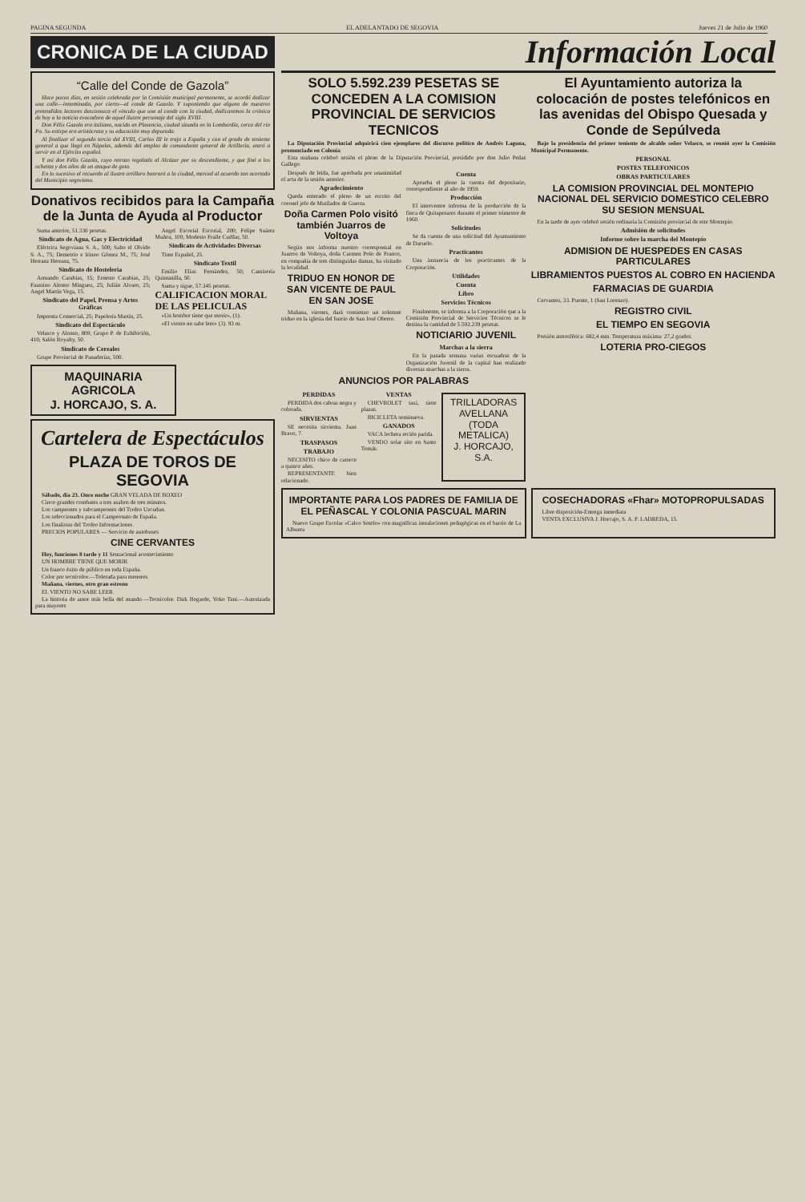PAGINA SEGUNDA EL ADELANTADO DE SEGOVIA Jueves 21 de Julio de 1960
CRONICA DE LA CIUDAD
“Calle del Conde de Gazola”
Hace pocos días, en sesión celebrada por la Comisión municipal permanente, se acordó dedicar una calle—innominada, por cierto—al conde de Gazola. Y suponiendo que alguno de nuestros pretendidos lectores desconozca el vínculo que une al conde con la ciudad, dedicaremos la crónica de hoy a la noticia evocadora de aquel ilustre personaje del siglo XVIII.
Don Félix Gazola era italiano, nacido en Plasencia, ciudad situada en la Lombardía, cerca del río Po. Su estirpe era aristócrata y su educación muy depurada.
Al finalizar el segundo tercio del XVIII, Carlos III le trajo a España y con el grado de teniente general a que llegó en Nápoles, además del empleo de comandante general de Artillería, entró a servir en el Ejército español.
Y así don Félix Gazola, cuyo retrato regalado al Alcázar por su descendiente, y que finó a los ochenta y dos años de un ataque de gota.
En lo sucesivo el recuerdo al ilustre artillero honrará a la ciudad, merced al acuerdo tan acertado del Municipio segoviano.
Donativos recibidos para la Campaña de la Junta de Ayuda al Productor
Suma anterior, 51.330 pesetas.
Sindicato de Agua, Gas y Electricidad
Eléctrica Segoviana S. A., 500; Salto el Olvido S. A., 75; Demetrio e Irineo Gómez M., 75; José Herranz Herranz, 75.
Sindicato de Hostelería
Armando Carabias, 15; Ernesto Carabias, 25; Faustino Alonso Mínguez, 25; Julián Alvaro, 25; Angel Martín Vega, 15.
Sindicato del Papel, Prensa y Artes Gráficas
Imprenta Comercial, 25; Papelería Martín, 25.
Sindicato del Espectáculo
Velasco y Alonso, 800; Grupo P. de Exhibición, 410; Salón Royalty, 50.
Sindicato de Cereales
Grupo Provincial de Panaderías, 500.
Angel Escorial Escorial, 200; Felipe Suárez Muñoz, 100; Modesto Fraile Cuéllar, 50.
Sindicato de Actividades Diversas
Tinte Español, 25.
Sindicato Textil
Emilio Elías Fernández, 50; Camisería Quintanilla, 50.
Suma y sigue, 57.345 pesetas.
CALIFICACION MORAL DE LAS PELICULAS
«Un hombre tiene que morir», (1).
«El viento no sabe leer» (3). 93 m.
MAQUINARIA
AGRICOLA
J. HORCAJO, S. A.
Cartelera de Espectáculos
PLAZA DE TOROS DE SEGOVIA
Sábado, día 23. Once noche GRAN VELADA DE BOXEO
Cinco grandes combates a tres asaltos de tres minutos.
Los campeones y subcampeones del Trofeo Uzcudun.
Los seleccionados para el Campeonato de España.
Los finalistas del Trofeo Informaciones.
PRECIOS POPULARES — Servicio de autobuses
CINE CERVANTES
Hoy, funciones 8 tarde y 11 Sensacional acontecimiento
UN HOMBRE TIENE QUE MORIR
Un franco éxito de público en toda España.
Color por tecnicolor.—Tolerada para menores.
Mañana, viernes, otro gran estreno
EL VIENTO NO SABE LEER
La historia de amor más bella del mundo.—Tecnicolor. Dirk Bogarde, Yoko Tani.—Autorizada para mayores
Información Local
SOLO 5.592.239 PESETAS SE CONCEDEN A LA COMISION PROVINCIAL DE SERVICIOS TECNICOS
La Diputación Provincial adquirirá cien ejemplares del discurso político de Andrés Laguna, pronunciado en Colonia
Esta mañana celebró sesión el pleno de la Diputación Provincial, presidido por don Julio Peñas Gallego.
Después de leída, fue aprobada por unanimidad el acta de la sesión anterior.
Agradecimiento
Queda enterado el pleno de un escrito del coronel jefe de Mutilados de Guerra.
Doña Carmen Polo visitó también Juarros de Voltoya
Según nos informa nuestro corresponsal en Juarros de Voltoya, doña Carmen Polo de Franco, en compañía de tres distinguidas damas, ha visitado la localidad.
TRIDUO EN HONOR DE SAN VICENTE DE PAUL EN SAN JOSE
Mañana, viernes, dará comienzo un solemne triduo en la iglesia del barrio de San José Obrero.
Cuenta
Aprueba el pleno la cuenta del depositario, correspondiente al año de 1959.
Producción
El interventor informa de la producción de la finca de Quitapesares durante el primer trimestre de 1960.
Solicitudes
Se da cuenta de una solicitud del Ayuntamiento de Duruelo.
Practicantes
Una instancia de los practicantes de la Corporación.
Utilidades
Cuenta
Libro
Servicios Técnicos
Finalmente, se informa a la Corporación que a la Comisión Provincial de Servicios Técnicos se le destina la cantidad de 5.592.239 pesetas.
NOTICIARIO JUVENIL
Marchas a la sierra
En la pasada semana varias escuadras de la Organización Juvenil de la capital han realizado diversas marchas a la sierra.
ANUNCIOS POR PALABRAS
PERDIDAS
PERDIDA dos cabras negra y colorada.
SIRVIENTAS
SE necesita sirvienta. Juan Bravo, 7.
TRASPASOS
TRABAJO
NECESITO chico de catorce a quince años.
REPRESENTANTE bien relacionado.
VENTAS
CHEVROLET taxi, siete plazas.
BICICLETA seminueva.
GANADOS
VACA lechera recién parida.
VENDO solar sito en Santo Tomás.
TRILLADORAS
AVELLANA
(TODA METALICA)
J. HORCAJO, S.A.
El Ayuntamiento autoriza la colocación de postes telefónicos en las avenidas del Obispo Quesada y Conde de Sepúlveda
Bajo la presidencia del primer teniente de alcalde señor Velasco, se reunió ayer la Comisión Municipal Permanente.
PERSONAL
POSTES TELEFONICOS
OBRAS PARTICULARES
LA COMISION PROVINCIAL DEL MONTEPIO NACIONAL DEL SERVICIO DOMESTICO CELEBRO SU SESION MENSUAL
En la tarde de ayer celebró sesión ordinaria la Comisión provincial de este Montepío.
Admisión de solicitudes
Informe sobre la marcha del Montepío
ADMISION DE HUESPEDES EN CASAS PARTICULARES
LIBRAMIENTOS PUESTOS AL COBRO EN HACIENDA
FARMACIAS DE GUARDIA
Cervantes, 33. Puente, 1 (San Lorenzo).
REGISTRO CIVIL
EL TIEMPO EN SEGOVIA
Presión atmosférica: 682,4 mm. Temperatura máxima: 27,2 grados.
LOTERIA PRO-CIEGOS
IMPORTANTE PARA LOS PADRES DE FAMILIA DE EL PEÑASCAL Y COLONIA PASCUAL MARIN
Nuevo Grupo Escolar «Calvo Sotelo» con magníficas instalaciones pedagógicas en el barrio de La Albuera
COSECHADORAS «Fhar» MOTOPROPULSADAS
Libre disposición-Entrega inmediata
VENTA EXCLUSIVA J. Horcajo, S. A. F. LADREDA, 15.